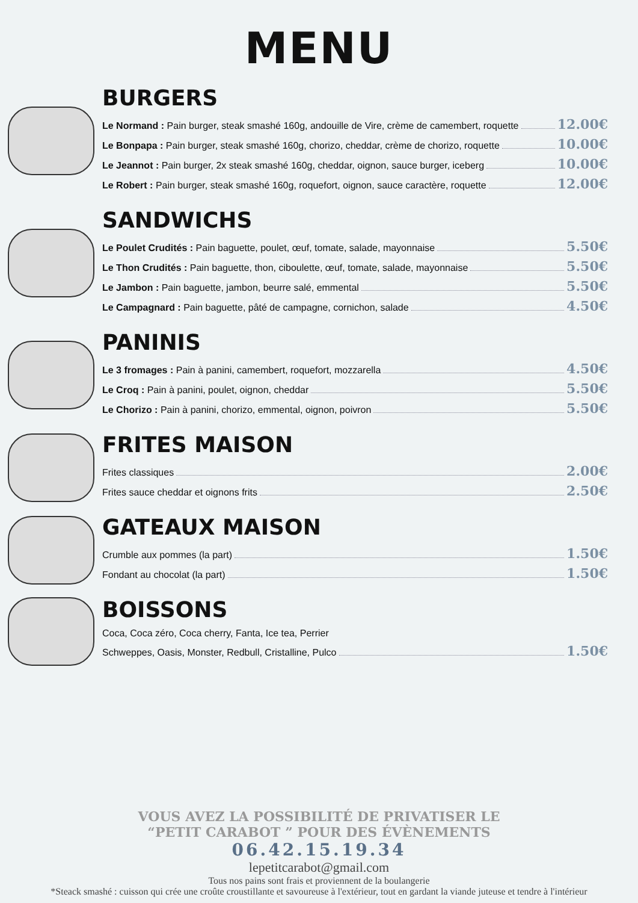MENU
BURGERS
Le Normand : Pain burger, steak smashé 160g, andouille de Vire, crème de camembert, roquette 12.00€
Le Bonpapa : Pain burger, steak smashé 160g, chorizo, cheddar, crème de chorizo, roquette 10.00€
Le Jeannot : Pain burger, 2x steak smashé 160g, cheddar, oignon, sauce burger, iceberg 10.00€
Le Robert : Pain burger, steak smashé 160g, roquefort, oignon, sauce caractère, roquette 12.00€
SANDWICHS
Le Poulet Crudités : Pain baguette, poulet, œuf, tomate, salade, mayonnaise 5.50€
Le Thon Crudités : Pain baguette, thon, ciboulette, œuf, tomate, salade, mayonnaise 5.50€
Le Jambon : Pain baguette, jambon, beurre salé, emmental 5.50€
Le Campagnard : Pain baguette, pâté de campagne, cornichon, salade 4.50€
PANINIS
Le 3 fromages : Pain à panini, camembert, roquefort, mozzarella 4.50€
Le Croq : Pain à panini, poulet, oignon, cheddar 5.50€
Le Chorizo : Pain à panini, chorizo, emmental, oignon, poivron 5.50€
FRITES MAISON
Frites classiques 2.00€
Frites sauce cheddar et oignons frits 2.50€
GATEAUX MAISON
Crumble aux pommes (la part) 1.50€
Fondant au chocolat (la part) 1.50€
BOISSONS
Coca, Coca zéro, Coca cherry, Fanta, Ice tea, Perrier
Schweppes, Oasis, Monster, Redbull, Cristalline, Pulco 1.50€
VOUS AVEZ LA POSSIBILITÉ DE PRIVATISER LE
“PETIT CARABOT ” POUR DES ÉVÈNEMENTS
06.42.15.19.34
lepetitcarabot@gmail.com
Tous nos pains sont frais et proviennent de la boulangerie
*Steack smashé : cuisson qui crée une croûte croustillante et savoureuse à l'extérieur, tout en gardant la viande juteuse et tendre à l'intérieur